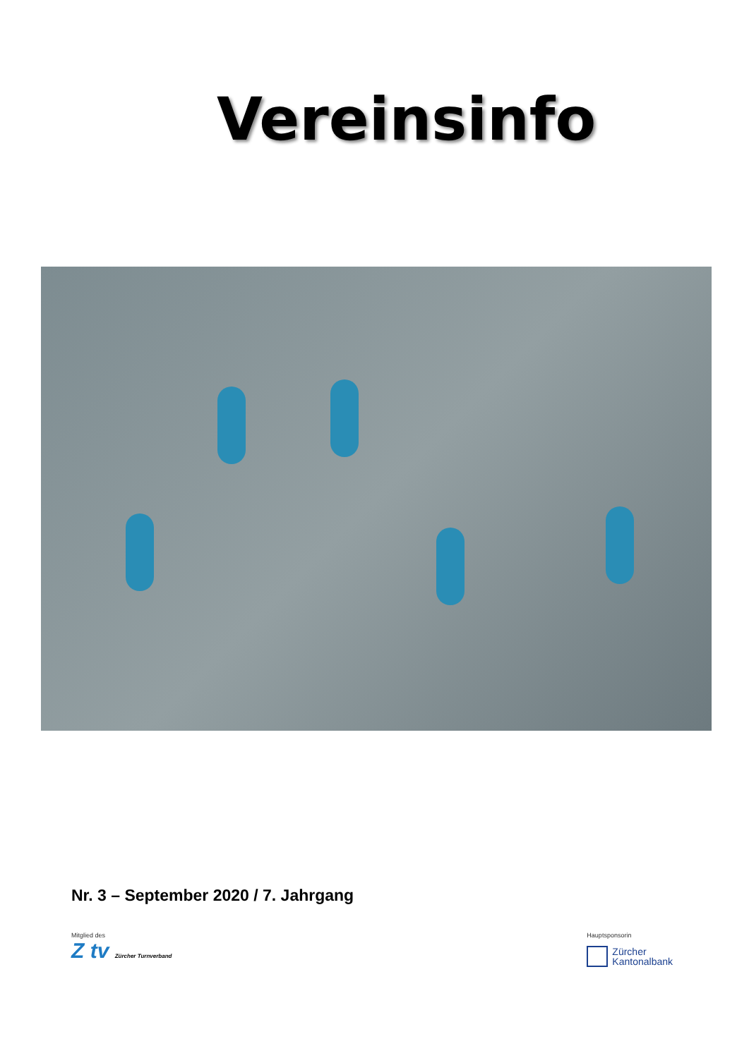Vereinsinfo
Nr. 3 – September 2020 / 7. Jahrgang
Mitglied des
Z tv Zürcher Turnverband
Hauptsponsorin
Zürcher
Kantonalbank